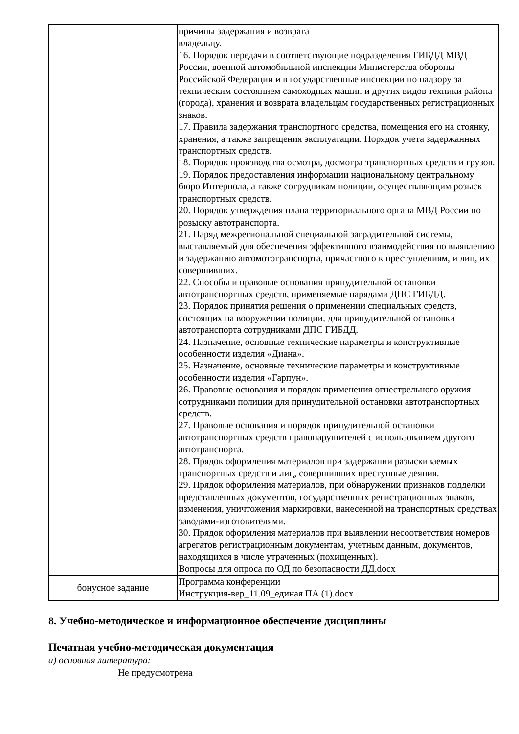| | причины задержания и возврата владельцу. 16. Порядок передачи в соответствующие подразделения ГИБДД МВД России, военной автомобильной инспекции Министерства обороны Российской Федерации и в государственные инспекции по надзору за техническим состоянием самоходных машин и других видов техники района (города), хранения и возврата владельцам государственных регистрационных знаков. 17. Правила задержания транспортного средства, помещения его на стоянку, хранения, а также запрещения эксплуатации. Порядок учета задержанных транспортных средств. 18. Порядок производства осмотра, досмотра транспортных средств и грузов. 19. Порядок предоставления информации национальному центральному бюро Интерпола, а также сотрудникам полиции, осуществляющим розыск транспортных средств. 20. Порядок утверждения плана территориального органа МВД России по розыску автотранспорта. 21. Наряд межрегиональной специальной заградительной системы, выставляемый для обеспечения эффективного взаимодействия по выявлению и задержанию автомототранспорта, причастного к преступлениям, и лиц, их совершивших. 22. Способы и правовые основания принудительной остановки автотранспортных средств, применяемые нарядами ДПС ГИБДД. 23. Порядок принятия решения о применении специальных средств, состоящих на вооружении полиции, для принудительной остановки автотранспорта сотрудниками ДПС ГИБДД. 24. Назначение, основные технические параметры и конструктивные особенности изделия «Диана». 25. Назначение, основные технические параметры и конструктивные особенности изделия «Гарпун». 26. Правовые основания и порядок применения огнестрельного оружия сотрудниками полиции для принудительной остановки автотранспортных средств. 27. Правовые основания и порядок принудительной остановки автотранспортных средств правонарушителей с использованием другого автотранспорта. 28. Прядок оформления материалов при задержании разыскиваемых транспортных средств и лиц, совершивших преступные деяния. 29. Прядок оформления материалов, при обнаружении признаков подделки представленных документов, государственных регистрационных знаков, изменения, уничтожения маркировки, нанесенной на транспортных средствах заводами-изготовителями. 30. Прядок оформления материалов при выявлении несоответствия номеров агрегатов регистрационным документам, учетным данным, документов, находящихся в числе утраченных (похищенных). Вопросы для опроса по ОД по безопасности ДД.docx |
| бонусное задание | Программа конференции Инструкция-вер_11.09_единая ПА (1).docx |
8. Учебно-методическое и информационное обеспечение дисциплины
Печатная учебно-методическая документация
а) основная литература:
Не предусмотрена